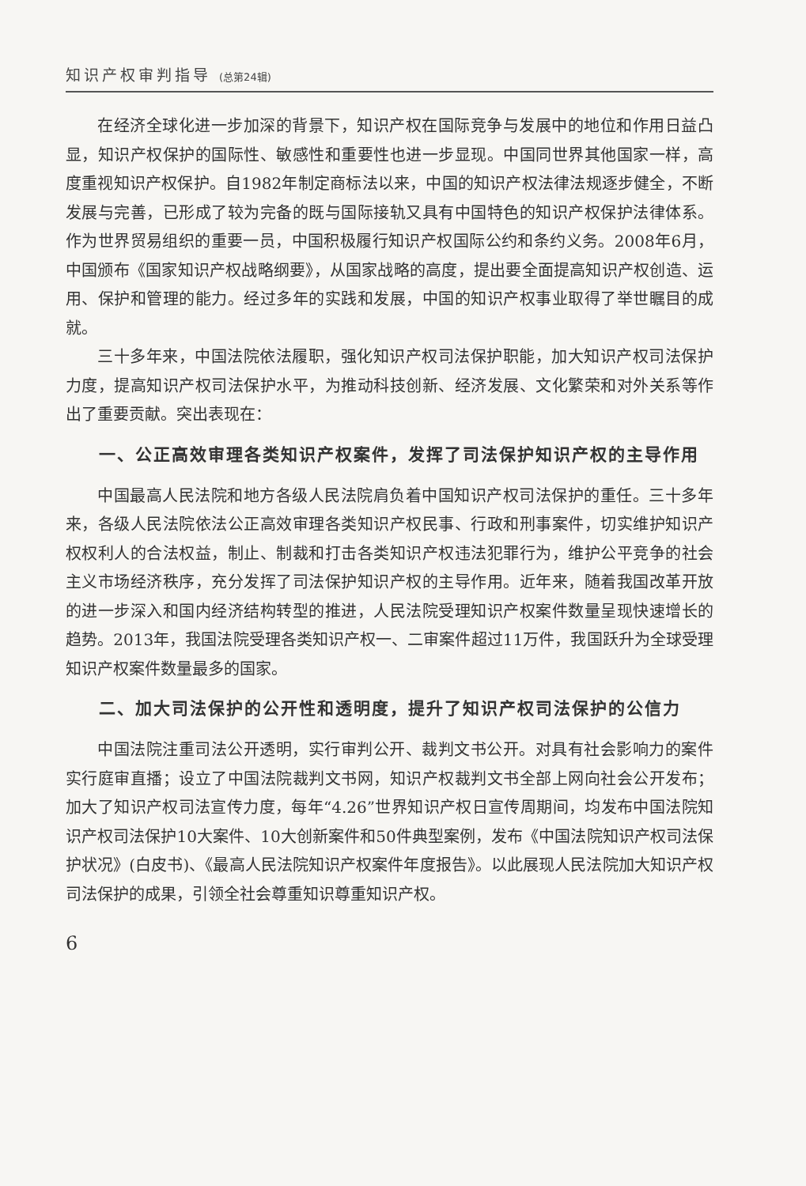知识产权审判指导 (总第24辑)
在经济全球化进一步加深的背景下，知识产权在国际竞争与发展中的地位和作用日益凸显，知识产权保护的国际性、敏感性和重要性也进一步显现。中国同世界其他国家一样，高度重视知识产权保护。自1982年制定商标法以来，中国的知识产权法律法规逐步健全，不断发展与完善，已形成了较为完备的既与国际接轨又具有中国特色的知识产权保护法律体系。作为世界贸易组织的重要一员，中国积极履行知识产权国际公约和条约义务。2008年6月，中国颁布《国家知识产权战略纲要》，从国家战略的高度，提出要全面提高知识产权创造、运用、保护和管理的能力。经过多年的实践和发展，中国的知识产权事业取得了举世瞩目的成就。
三十多年来，中国法院依法履职，强化知识产权司法保护职能，加大知识产权司法保护力度，提高知识产权司法保护水平，为推动科技创新、经济发展、文化繁荣和对外关系等作出了重要贡献。突出表现在：
一、公正高效审理各类知识产权案件，发挥了司法保护知识产权的主导作用
中国最高人民法院和地方各级人民法院肩负着中国知识产权司法保护的重任。三十多年来，各级人民法院依法公正高效审理各类知识产权民事、行政和刑事案件，切实维护知识产权权利人的合法权益，制止、制裁和打击各类知识产权违法犯罪行为，维护公平竞争的社会主义市场经济秩序，充分发挥了司法保护知识产权的主导作用。近年来，随着我国改革开放的进一步深入和国内经济结构转型的推进，人民法院受理知识产权案件数量呈现快速增长的趋势。2013年，我国法院受理各类知识产权一、二审案件超过11万件，我国跃升为全球受理知识产权案件数量最多的国家。
二、加大司法保护的公开性和透明度，提升了知识产权司法保护的公信力
中国法院注重司法公开透明，实行审判公开、裁判文书公开。对具有社会影响力的案件实行庭审直播；设立了中国法院裁判文书网，知识产权裁判文书全部上网向社会公开发布；加大了知识产权司法宣传力度，每年“4.26”世界知识产权日宣传周期间，均发布中国法院知识产权司法保护10大案件、10大创新案件和50件典型案例，发布《中国法院知识产权司法保护状况》(白皮书)、《最高人民法院知识产权案件年度报告》。以此展现人民法院加大知识产权司法保护的成果，引领全社会尊重知识尊重知识产权。
6